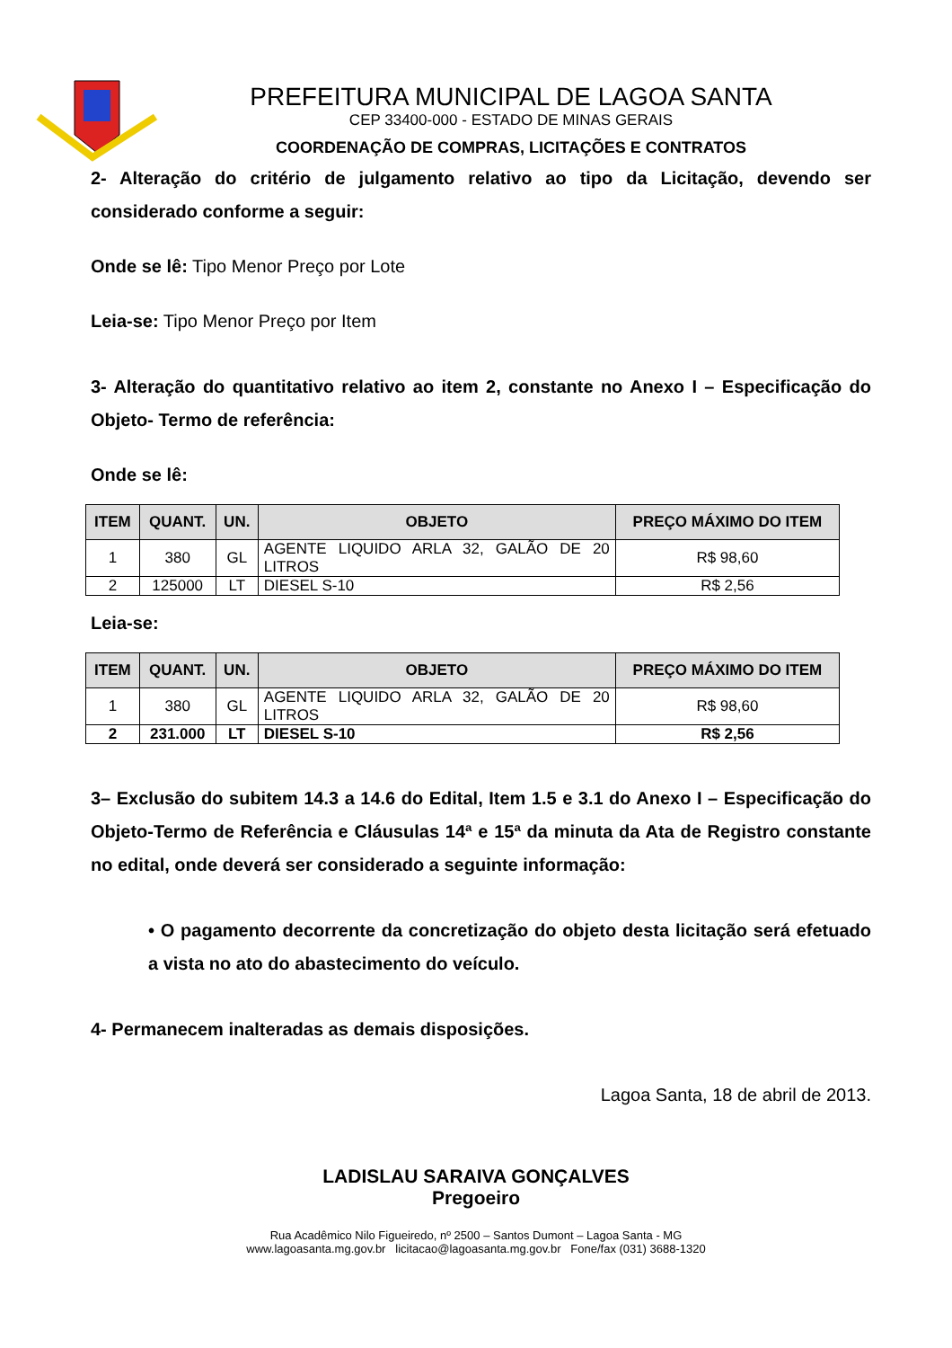PREFEITURA MUNICIPAL DE LAGOA SANTA
CEP 33400-000 - ESTADO DE MINAS GERAIS
COORDENAÇÃO DE COMPRAS, LICITAÇÕES E CONTRATOS
2- Alteração do critério de julgamento relativo ao tipo da Licitação, devendo ser considerado conforme a seguir:
Onde se lê: Tipo Menor Preço por Lote
Leia-se: Tipo Menor Preço por Item
3- Alteração do quantitativo relativo ao item 2, constante no Anexo I – Especificação do Objeto- Termo de referência:
Onde se lê:
| ITEM | QUANT. | UN. | OBJETO | PREÇO MÁXIMO DO ITEM |
| --- | --- | --- | --- | --- |
| 1 | 380 | GL | AGENTE LIQUIDO ARLA 32, GALÃO DE 20 LITROS | R$ 98,60 |
| 2 | 125000 | LT | DIESEL S-10 | R$ 2,56 |
Leia-se:
| ITEM | QUANT. | UN. | OBJETO | PREÇO MÁXIMO DO ITEM |
| --- | --- | --- | --- | --- |
| 1 | 380 | GL | AGENTE LIQUIDO ARLA 32, GALÃO DE 20 LITROS | R$ 98,60 |
| 2 | 231.000 | LT | DIESEL S-10 | R$ 2,56 |
3– Exclusão do subitem 14.3 a 14.6 do Edital, Item 1.5 e 3.1 do Anexo I – Especificação do Objeto-Termo de Referência e Cláusulas 14ª e 15ª da minuta da Ata de Registro constante no edital, onde deverá ser considerado a seguinte informação:
• O pagamento decorrente da concretização do objeto desta licitação será efetuado a vista no ato do abastecimento do veículo.
4- Permanecem inalteradas as demais disposições.
Lagoa Santa, 18 de abril de 2013.
LADISLAU SARAIVA GONÇALVES
Pregoeiro
Rua Acadêmico Nilo Figueiredo, nº 2500 – Santos Dumont – Lagoa Santa - MG
www.lagoasanta.mg.gov.br licitacao@lagoasanta.mg.gov.br Fone/fax (031) 3688-1320